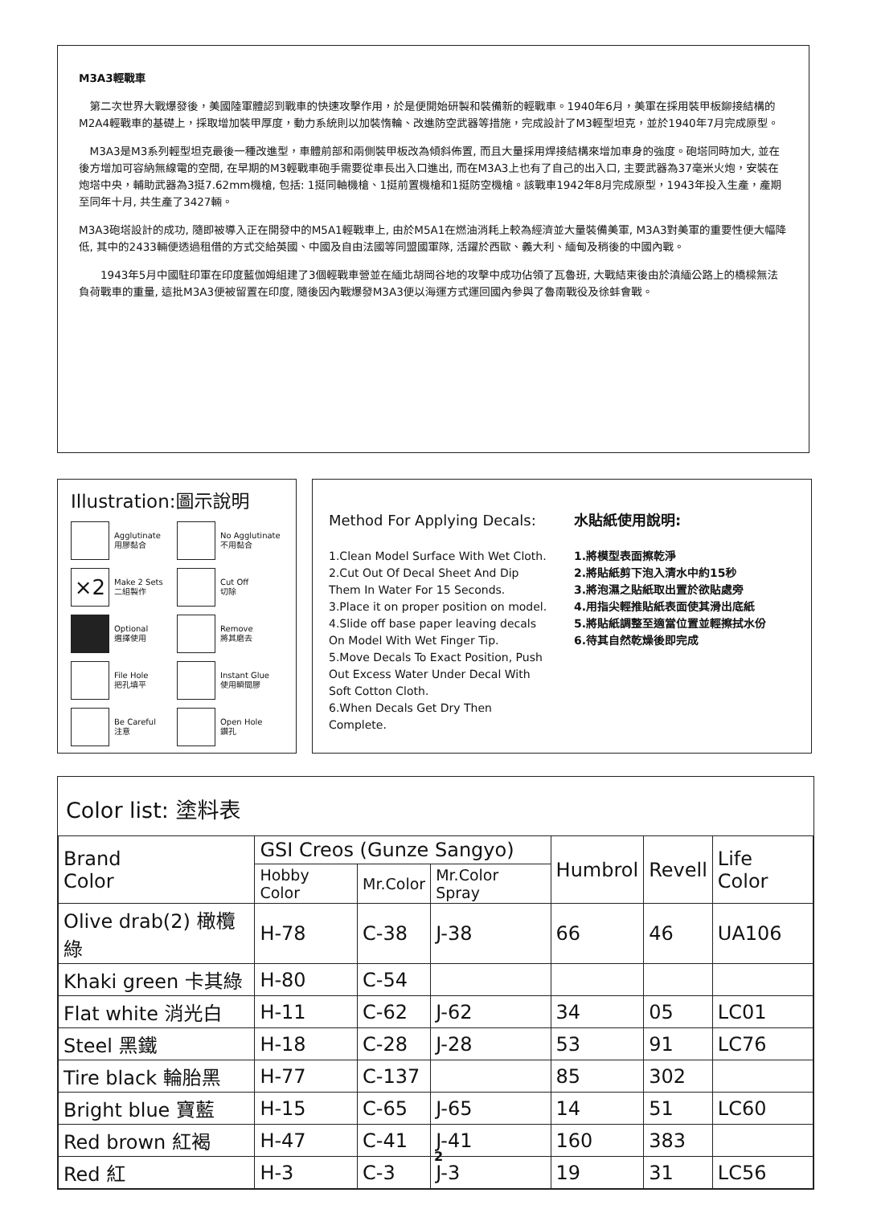M3A3輕戰車
　第二次世界大戰爆發後，美國陸軍體認到戰車的快速攻擊作用，於是便開始研製和裝備新的輕戰車。1940年6月，美軍在採用裝甲板鉚接結構的M2A4輕戰車的基礎上，採取增加裝甲厚度，動力系統則以加裝惰輪、改進防空武器等措施，完成設計了M3輕型坦克，並於1940年7月完成原型。
　M3A3是M3系列輕型坦克最後一種改進型，車體前部和兩側裝甲板改為傾斜佈置, 而且大量採用焊接結構來增加車身的強度。砲塔同時加大, 並在後方增加可容納無線電的空間, 在早期的M3輕戰車砲手需要從車長出入口進出, 而在M3A3上也有了自己的出入口, 主要武器為37毫米火炮，安裝在炮塔中央，輔助武器為3挺7.62mm機槍, 包括: 1挺同軸機槍、1挺前置機槍和1挺防空機槍。該戰車1942年8月完成原型，1943年投入生產，產期至同年十月, 共生產了3427輛。
M3A3砲塔設計的成功, 隨即被導入正在開發中的M5A1輕戰車上, 由於M5A1在燃油消耗上較為經濟並大量裝備美軍, M3A3對美軍的重要性便大幅降低, 其中的2433輛便透過租借的方式交給英國、中國及自由法國等同盟國軍隊, 活躍於西歐、義大利、緬甸及稍後的中國內戰。
　　1943年5月中國駐印軍在印度藍伽姆組建了3個輕戰車營並在緬北胡岡谷地的攻擊中成功佔領了瓦魯班, 大戰結束後由於滇緬公路上的橋樑無法負荷戰車的重量, 這批M3A3便被留置在印度, 隨後因內戰爆發M3A3便以海運方式運回國內參與了魯南戰役及徐蚌會戰。
Illustration:圖示說明
Agglutinate
用膠黏合
No Agglutinate
不用黏合
×2
Make 2 Sets
二組製作
Cut Off
切除
Optional
選擇使用
Remove
將其磨去
File Hole
把孔填平
Instant Glue
使用瞬間膠
Be Careful
注意
Open Hole
鑽孔
Method For Applying Decals:
1.Clean Model Surface With Wet Cloth.
2.Cut Out Of Decal Sheet And Dip Them In Water For 15 Seconds.
3.Place it on proper position on model.
4.Slide off base paper leaving decals On Model With Wet Finger Tip.
5.Move Decals To Exact Position, Push Out Excess Water Under Decal With Soft Cotton Cloth.
6.When Decals Get Dry Then Complete.
水貼紙使用說明:
1.將模型表面擦乾淨
2.將貼紙剪下泡入清水中約15秒
3.將泡濕之貼紙取出置於欲貼處旁
4.用指尖輕推貼紙表面使其滑出底紙
5.將貼紙調整至適當位置並輕擦拭水份
6.待其自然乾燥後即完成
Color list: 塗料表
| Brand Color | GSI Creos (Gunze Sangyo) | | | Humbrol | Revell | Life Color |
| --- | --- | --- | --- | --- | --- | --- |
| | Hobby Color | Mr.Color | Mr.Color Spray | | | |
| Olive drab(2) 橄欖綠 | H-78 | C-38 | J-38 | 66 | 46 | UA106 |
| Khaki green 卡其綠 | H-80 | C-54 | | | | |
| Flat white 消光白 | H-11 | C-62 | J-62 | 34 | 05 | LC01 |
| Steel 黑鐵 | H-18 | C-28 | J-28 | 53 | 91 | LC76 |
| Tire black 輪胎黑 | H-77 | C-137 | | 85 | 302 | |
| Bright blue 寶藍 | H-15 | C-65 | J-65 | 14 | 51 | LC60 |
| Red brown 紅褐 | H-47 | C-41 | J-41 | 160 | 383 | |
| Red 紅 | H-3 | C-3 | J-3 | 19 | 31 | LC56 |
2